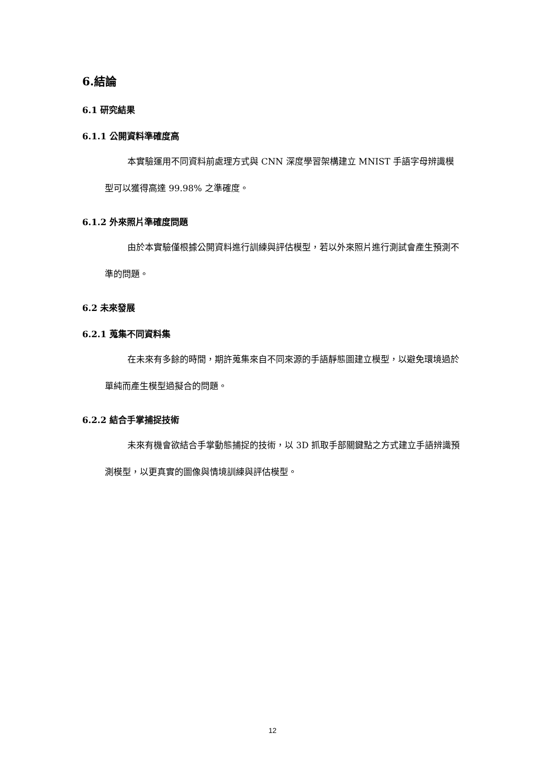6.結論
6.1 研究結果
6.1.1 公開資料準確度高
本實驗運用不同資料前處理方式與 CNN 深度學習架構建立 MNIST 手語字母辨識模型可以獲得高達 99.98% 之準確度。
6.1.2 外來照片準確度問題
由於本實驗僅根據公開資料進行訓練與評估模型，若以外來照片進行測試會產生預測不準的問題。
6.2 未來發展
6.2.1 蒐集不同資料集
在未來有多餘的時間，期許蒐集來自不同來源的手語靜態圖建立模型，以避免環境過於單純而產生模型過擬合的問題。
6.2.2 結合手掌捕捉技術
未來有機會欲結合手掌動態捕捉的技術，以 3D 抓取手部關鍵點之方式建立手語辨識預測模型，以更真實的圖像與情境訓練與評估模型。
12